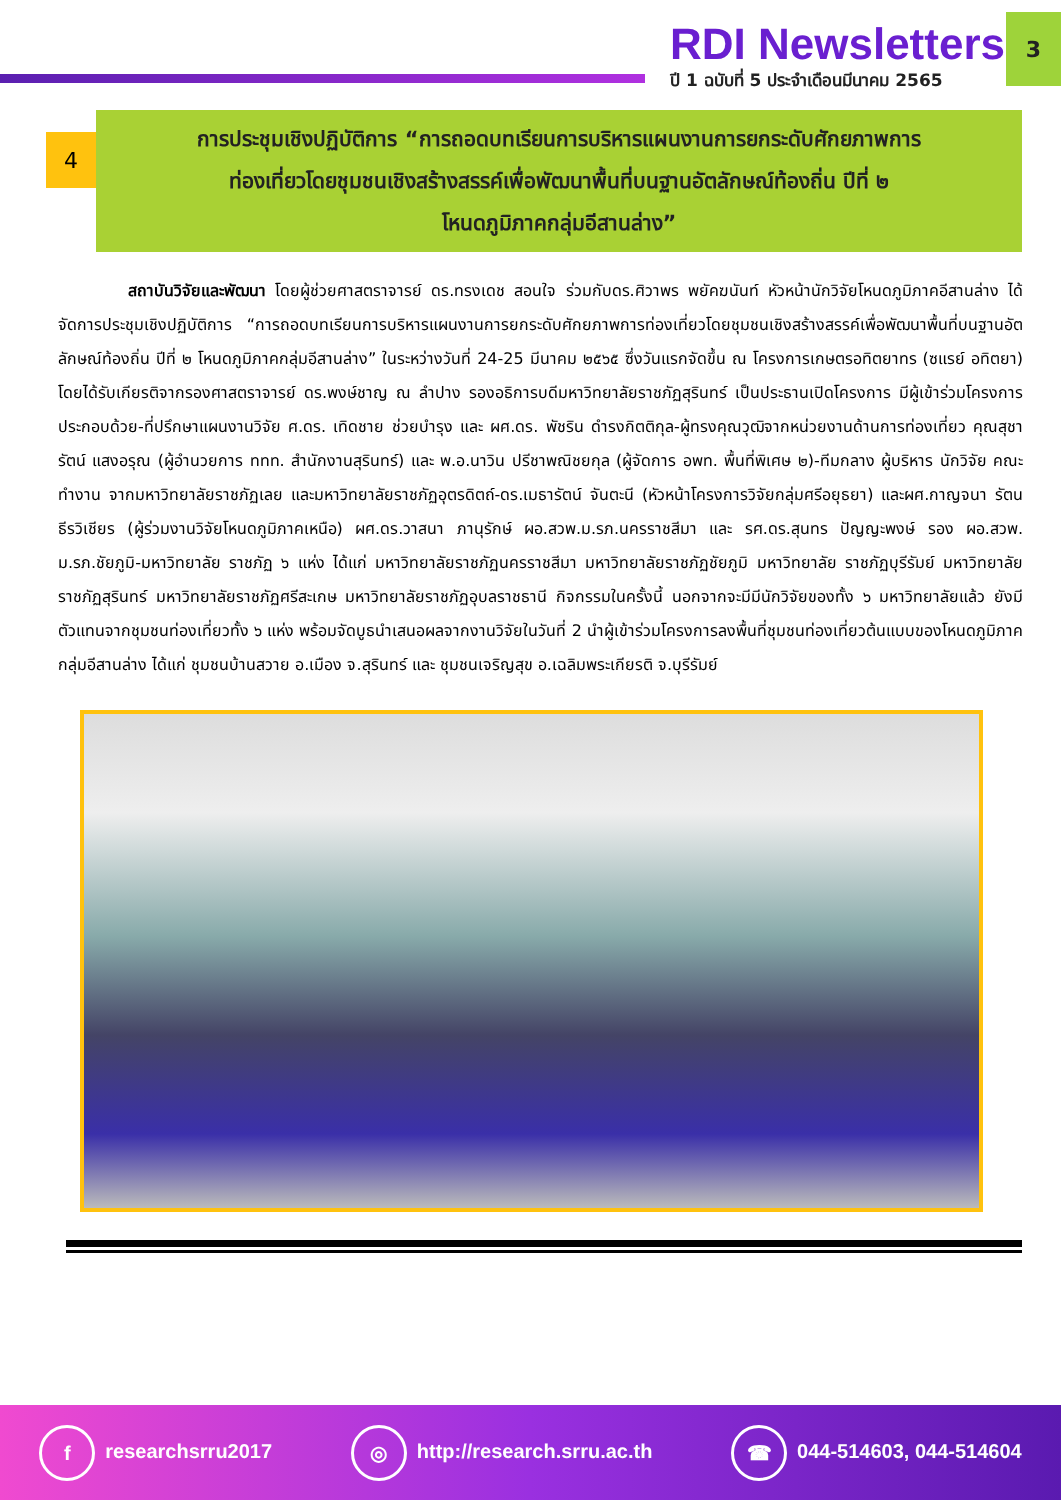RDI Newsletters
ปี 1 ฉบับที่ 5 ประจำเดือนมีนาคม 2565
3
4
การประชุมเชิงปฏิบัติการ “การถอดบทเรียนการบริหารแผนงานการยกระดับศักยภาพการ
ท่องเที่ยวโดยชุมชนเชิงสร้างสรรค์เพื่อพัฒนาพื้นที่บนฐานอัตลักษณ์ท้องถิ่น ปีที่ ๒
โหนดภูมิภาคกลุ่มอีสานล่าง”
สถาบันวิจัยและพัฒนา โดยผู้ช่วยศาสตราจารย์ ดร.ทรงเดช สอนใจ ร่วมกับดร.ศิวาพร พยัคฆนันท์ หัวหน้านักวิจัยโหนดภูมิภาคอีสานล่าง ได้จัดการประชุมเชิงปฏิบัติการ “การถอดบทเรียนการบริหารแผนงานการยกระดับศักยภาพการท่องเที่ยวโดยชุมชนเชิงสร้างสรรค์เพื่อพัฒนาพื้นที่บนฐานอัตลักษณ์ท้องถิ่น ปีที่ ๒ โหนดภูมิภาคกลุ่มอีสานล่าง” ในระหว่างวันที่ 24-25 มีนาคม ๒๕๖๕ ซึ่งวันแรกจัดขึ้น ณ โครงการเกษตรอทิตยาทร (ซแรย์ อทิตยา) โดยได้รับเกียรติจากรองศาสตราจารย์ ดร.พงษ์ชาญ ณ ลำปาง รองอธิการบดีมหาวิทยาลัยราชภัฏสุรินทร์ เป็นประธานเปิดโครงการ มีผู้เข้าร่วมโครงการประกอบด้วย-ที่ปรึกษาแผนงานวิจัย ศ.ดร. เทิดชาย ช่วยบำรุง และ ผศ.ดร. พัชริน ดำรงกิตติกุล-ผู้ทรงคุณวุฒิจากหน่วยงานด้านการท่องเที่ยว คุณสุชารัตน์ แสงอรุณ (ผู้อำนวยการ ททท. สำนักงานสุรินทร์) และ พ.อ.นาวิน ปรีชาพณิชยกุล (ผู้จัดการ อพท. พื้นที่พิเศษ ๒)-ทีมกลาง ผู้บริหาร นักวิจัย คณะทำงาน จากมหาวิทยาลัยราชภัฏเลย และมหาวิทยาลัยราชภัฏอุตรดิตถ์-ดร.เมธารัตน์ จันตะนี (หัวหน้าโครงการวิจัยกลุ่มศรีอยุธยา) และผศ.กาญจนา รัตนธีรวิเชียร (ผู้ร่วมงานวิจัยโหนดภูมิภาคเหนือ) ผศ.ดร.วาสนา ภานุรักษ์ ผอ.สวพ.ม.รภ.นครราชสีมา และ รศ.ดร.สุนทร ปัญญะพงษ์ รอง ผอ.สวพ. ม.รภ.ชัยภูมิ-มหาวิทยาลัย ราชภัฏ ๖ แห่ง ได้แก่ มหาวิทยาลัยราชภัฏนครราชสีมา มหาวิทยาลัยราชภัฏชัยภูมิ มหาวิทยาลัย ราชภัฏบุรีรัมย์ มหาวิทยาลัยราชภัฏสุรินทร์ มหาวิทยาลัยราชภัฏศรีสะเกษ มหาวิทยาลัยราชภัฏอุบลราชธานี กิจกรรมในครั้งนี้ นอกจากจะมีมีนักวิจัยของทั้ง ๖ มหาวิทยาลัยแล้ว ยังมีตัวแทนจากชุมชนท่องเที่ยวทั้ง ๖ แห่ง พร้อมจัดบูธนำเสนอผลจากงานวิจัยในวันที่ 2 นำผู้เข้าร่วมโครงการลงพื้นที่ชุมชนท่องเที่ยวต้นแบบของโหนดภูมิภาคกลุ่มอีสานล่าง ได้แก่ ชุมชนบ้านสวาย อ.เมือง จ.สุรินทร์ และ ชุมชนเจริญสุข อ.เฉลิมพระเกียรติ จ.บุรีรัมย์
f researchsrru2017 ◎ http://research.srru.ac.th ☎ 044-514603, 044-514604